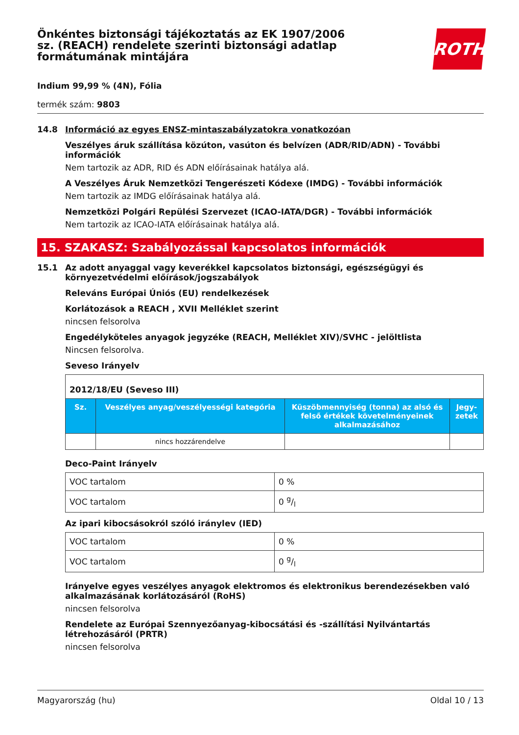Önkéntes biztonsági tájékoztatás az EK 1907/2006 sz. (REACH) rendelete szerinti biztonsági adatlap formátumának mintájára
ROTH
Indium 99,99 % (4N), Fólia
termék szám: 9803
14.8 Információ az egyes ENSZ-mintaszabályzatokra vonatkozóan
Veszélyes áruk szállítása közúton, vasúton és belvízen (ADR/RID/ADN) - További információk
Nem tartozik az ADR, RID és ADN előírásainak hatálya alá.
A Veszélyes Áruk Nemzetközi Tengerészeti Kódexe (IMDG) - További információk
Nem tartozik az IMDG előírásainak hatálya alá.
Nemzetközi Polgári Repülési Szervezet (ICAO-IATA/DGR) - További információk
Nem tartozik az ICAO-IATA előírásainak hatálya alá.
15. SZAKASZ: Szabályozással kapcsolatos információk
15.1 Az adott anyaggal vagy keverékkel kapcsolatos biztonsági, egészségügyi és környezetvédelmi előírások/jogszabályok
Releváns Európai Úniós (EU) rendelkezések
Korlátozások a REACH , XVII Melléklet szerint
nincsen felsorolva
Engedélyköteles anyagok jegyzéke (REACH, Melléklet XIV)/SVHC - jelöltlista
Nincsen felsorolva.
Seveso Irányelv
| 2012/18/EU (Seveso III) | | | |
| Sz. | Veszélyes anyag/veszélyességi kategória | Küszöbmennyiség (tonna) az alsó és felső értékek követelményeinek alkalmazásához | Jegy-zetek |
| | nincs hozzárendelve | | |
Deco-Paint Irányelv
| VOC tartalom | 0 % |
| VOC tartalom | 0 g/l |
Az ipari kibocsásokról szóló iránylev (IED)
| VOC tartalom | 0 % |
| VOC tartalom | 0 g/l |
Irányelve egyes veszélyes anyagok elektromos és elektronikus berendezésekben való alkalmazásának korlátozásáról (RoHS)
nincsen felsorolva
Rendelete az Európai Szennyezőanyag-kibocsátási és -szállítási Nyilvántartás létrehozásáról (PRTR)
nincsen felsorolva
Magyarország (hu) Oldal 10 / 13